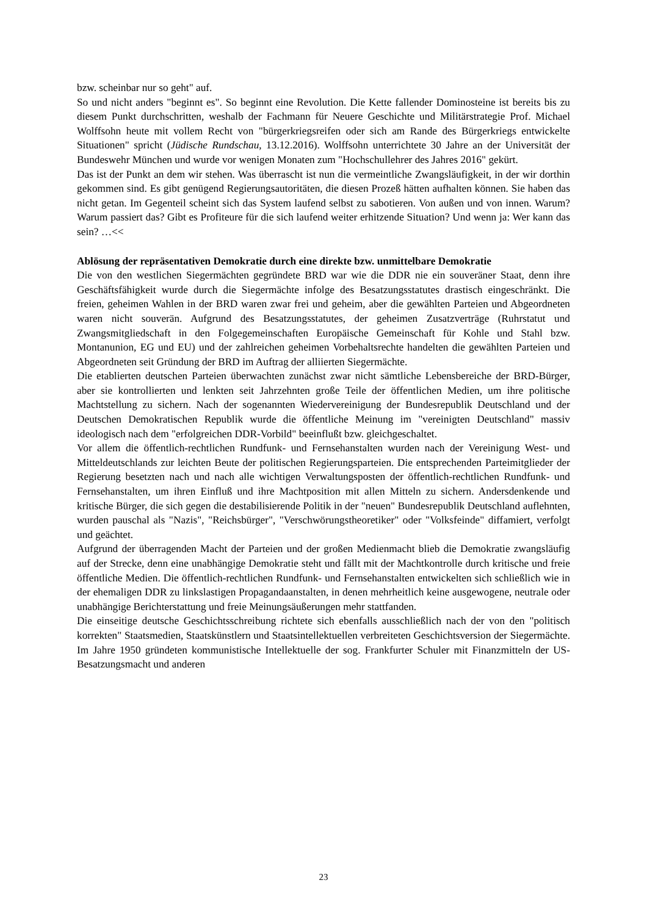bzw. scheinbar nur so geht" auf.
So und nicht anders "beginnt es". So beginnt eine Revolution. Die Kette fallender Dominosteine ist bereits bis zu diesem Punkt durchschritten, weshalb der Fachmann für Neuere Geschichte und Militärstrategie Prof. Michael Wolffsohn heute mit vollem Recht von "bürgerkriegsreifen oder sich am Rande des Bürgerkriegs entwickelte Situationen" spricht (Jüdische Rundschau, 13.12.2016). Wolffsohn unterrichtete 30 Jahre an der Universität der Bundeswehr München und wurde vor wenigen Monaten zum "Hochschullehrer des Jahres 2016" gekürt.
Das ist der Punkt an dem wir stehen. Was überrascht ist nun die vermeintliche Zwangsläufigkeit, in der wir dorthin gekommen sind. Es gibt genügend Regierungsautoritäten, die diesen Prozeß hätten aufhalten können. Sie haben das nicht getan. Im Gegenteil scheint sich das System laufend selbst zu sabotieren. Von außen und von innen. Warum? Warum passiert das? Gibt es Profiteure für die sich laufend weiter erhitzende Situation? Und wenn ja: Wer kann das sein? …<<
Ablösung der repräsentativen Demokratie durch eine direkte bzw. unmittelbare Demokratie
Die von den westlichen Siegermächten gegründete BRD war wie die DDR nie ein souveräner Staat, denn ihre Geschäftsfähigkeit wurde durch die Siegermächte infolge des Besatzungsstatutes drastisch eingeschränkt. Die freien, geheimen Wahlen in der BRD waren zwar frei und geheim, aber die gewählten Parteien und Abgeordneten waren nicht souverän. Aufgrund des Besatzungsstatutes, der geheimen Zusatzverträge (Ruhrstatut und Zwangsmitgliedschaft in den Folgegemeinschaften Europäische Gemeinschaft für Kohle und Stahl bzw. Montanunion, EG und EU) und der zahlreichen geheimen Vorbehaltsrechte handelten die gewählten Parteien und Abgeordneten seit Gründung der BRD im Auftrag der alliierten Siegermächte.
Die etablierten deutschen Parteien überwachten zunächst zwar nicht sämtliche Lebensbereiche der BRD-Bürger, aber sie kontrollierten und lenkten seit Jahrzehnten große Teile der öffentlichen Medien, um ihre politische Machtstellung zu sichern. Nach der sogenannten Wiedervereinigung der Bundesrepublik Deutschland und der Deutschen Demokratischen Republik wurde die öffentliche Meinung im "vereinigten Deutschland" massiv ideologisch nach dem "erfolgreichen DDR-Vorbild" beeinflußt bzw. gleichgeschaltet.
Vor allem die öffentlich-rechtlichen Rundfunk- und Fernsehanstalten wurden nach der Vereinigung West- und Mitteldeutschlands zur leichten Beute der politischen Regierungsparteien. Die entsprechenden Parteimitglieder der Regierung besetzten nach und nach alle wichtigen Verwaltungsposten der öffentlich-rechtlichen Rundfunk- und Fernsehanstalten, um ihren Einfluß und ihre Machtposition mit allen Mitteln zu sichern. Andersdenkende und kritische Bürger, die sich gegen die destabilisierende Politik in der "neuen" Bundesrepublik Deutschland auflehnten, wurden pauschal als "Nazis", "Reichsbürger", "Verschwörungstheoretiker" oder "Volksfeinde" diffamiert, verfolgt und geächtet.
Aufgrund der überragenden Macht der Parteien und der großen Medienmacht blieb die Demokratie zwangsläufig auf der Strecke, denn eine unabhängige Demokratie steht und fällt mit der Machtkontrolle durch kritische und freie öffentliche Medien. Die öffentlich-rechtlichen Rundfunk- und Fernsehanstalten entwickelten sich schließlich wie in der ehemaligen DDR zu linkslastigen Propagandaanstalten, in denen mehrheitlich keine ausgewogene, neutrale oder unabhängige Berichterstattung und freie Meinungsäußerungen mehr stattfanden.
Die einseitige deutsche Geschichtsschreibung richtete sich ebenfalls ausschließlich nach der von den "politisch korrekten" Staatsmedien, Staatskünstlern und Staatsintellektuellen verbreiteten Geschichtsversion der Siegermächte. Im Jahre 1950 gründeten kommunistische Intellektuelle der sog. Frankfurter Schuler mit Finanzmitteln der US-Besatzungsmacht und anderen
23